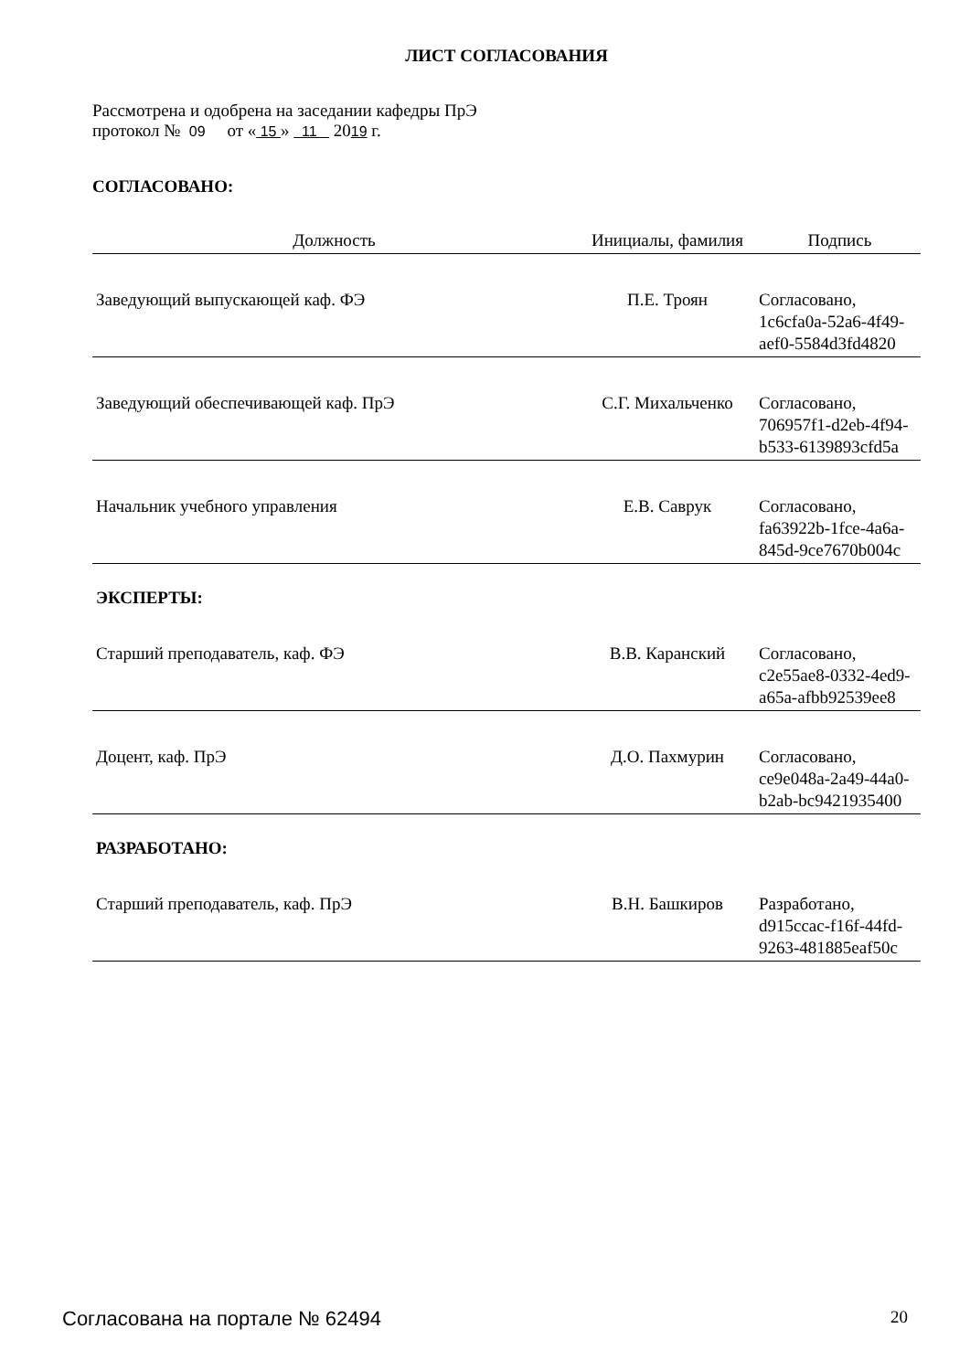ЛИСТ СОГЛАСОВАНИЯ
Рассмотрена и одобрена на заседании кафедры ПрЭ
протокол № 09 от « 15 » 11 2019 г.
СОГЛАСОВАНО:
| Должность | Инициалы, фамилия | Подпись |
| --- | --- | --- |
| Заведующий выпускающей каф. ФЭ | П.Е. Троян | Согласовано, 1c6cfa0a-52a6-4f49- aef0-5584d3fd4820 |
| Заведующий обеспечивающей каф. ПрЭ | С.Г. Михальченко | Согласовано, 706957f1-d2eb-4f94- b533-6139893cfd5a |
| Начальник учебного управления | Е.В. Саврук | Согласовано, fa63922b-1fce-4a6a- 845d-9ce7670b004c |
ЭКСПЕРТЫ:
| Старший преподаватель, каф. ФЭ | В.В. Каранский | Согласовано, c2e55ae8-0332-4ed9- a65a-afbb92539ee8 |
| Доцент, каф. ПрЭ | Д.О. Пахмурин | Согласовано, ce9e048a-2a49-44a0- b2ab-bc9421935400 |
РАЗРАБОТАНО:
| Старший преподаватель, каф. ПрЭ | В.Н. Башкиров | Разработано, d915ccac-f16f-44fd- 9263-481885eaf50c |
Согласована на портале № 62494 20